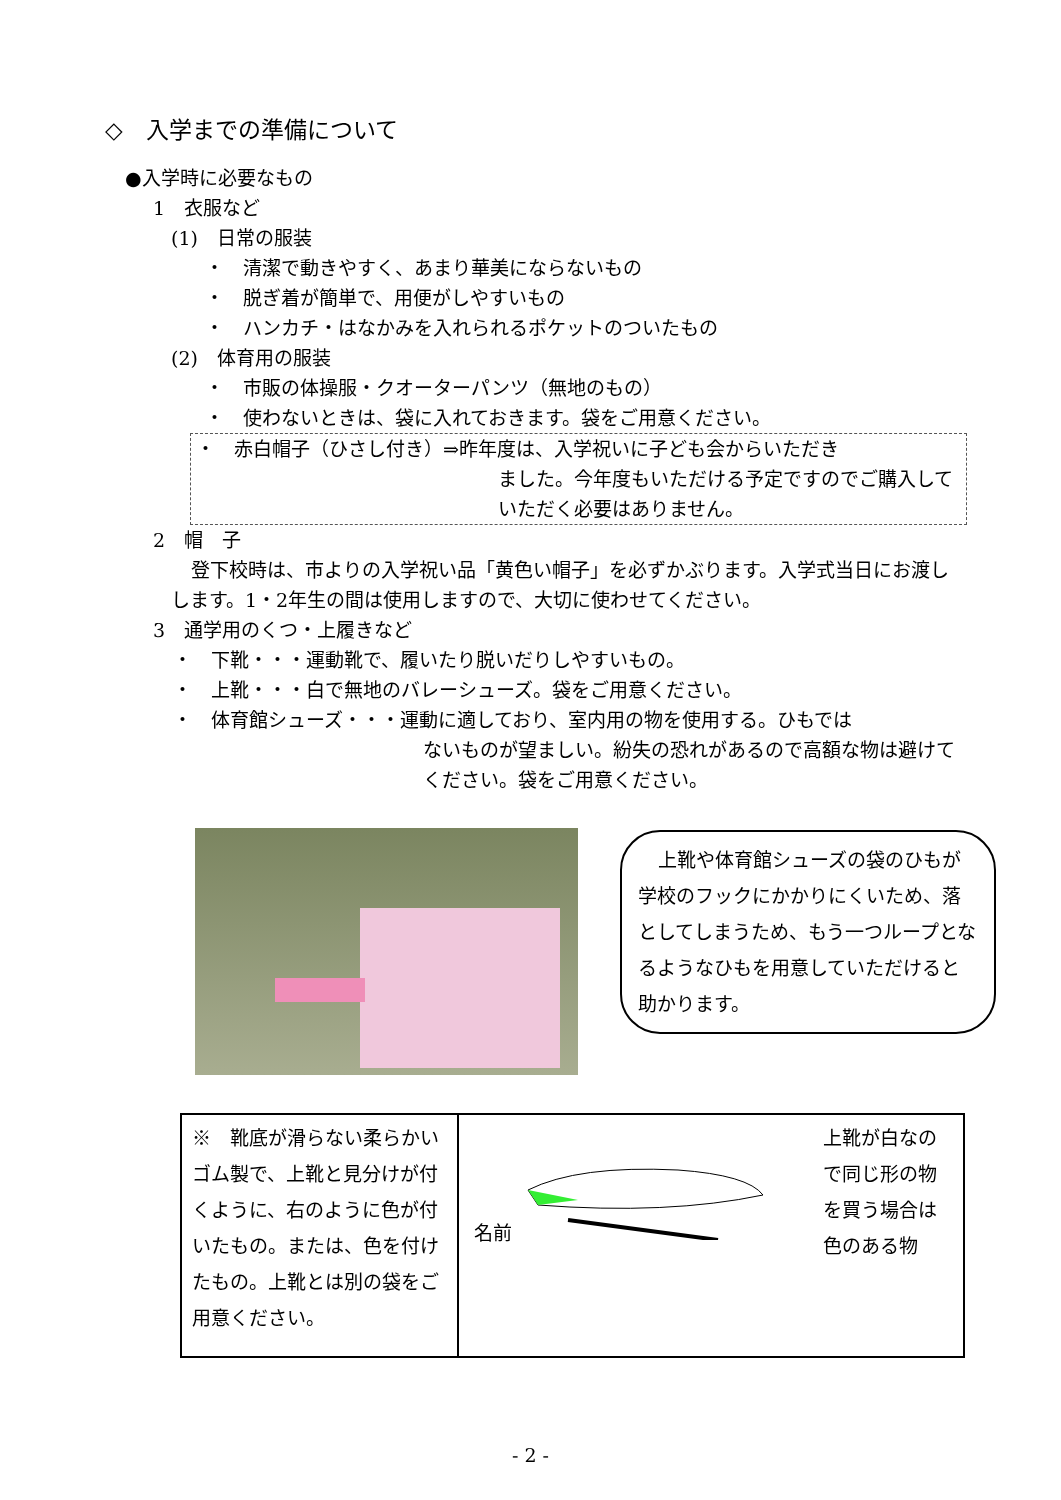◇　入学までの準備について
●入学時に必要なもの
1　衣服など
(1)　日常の服装
・　清潔で動きやすく、あまり華美にならないもの
・　脱ぎ着が簡単で、用便がしやすいもの
・　ハンカチ・はなかみを入れられるポケットのついたもの
(2)　体育用の服装
・　市販の体操服・クオーターパンツ（無地のもの）
・　使わないときは、袋に入れておきます。袋をご用意ください。
・　赤白帽子（ひさし付き）⇒昨年度は、入学祝いに子ども会からいただき
ました。今年度もいただける予定ですのでご購入していただく必要はありません。
2　帽　子
登下校時は、市よりの入学祝い品「黄色い帽子」を必ずかぶります。入学式当日にお渡しします。1・2年生の間は使用しますので、大切に使わせてください。
3　通学用のくつ・上履きなど
・　下靴・・・運動靴で、履いたり脱いだりしやすいもの。
・　上靴・・・白で無地のバレーシューズ。袋をご用意ください。
・　体育館シューズ・・・運動に適しており、室内用の物を使用する。ひもでは
ないものが望ましい。紛失の恐れがあるので高額な物は避けてください。袋をご用意ください。
上靴や体育館シューズの袋のひもが学校のフックにかかりにくいため、落としてしまうため、もう一つループとなるようなひもを用意していただけると助かります。
| ※ 靴底が滑らない柔らかいゴム製で、上靴と見分けが付くように、右のように色が付いたもの。または、色を付けたもの。上靴とは別の袋をご用意ください。 | 名前 上靴が白なので同じ形の物を買う場合は色のある物 |
- 2 -